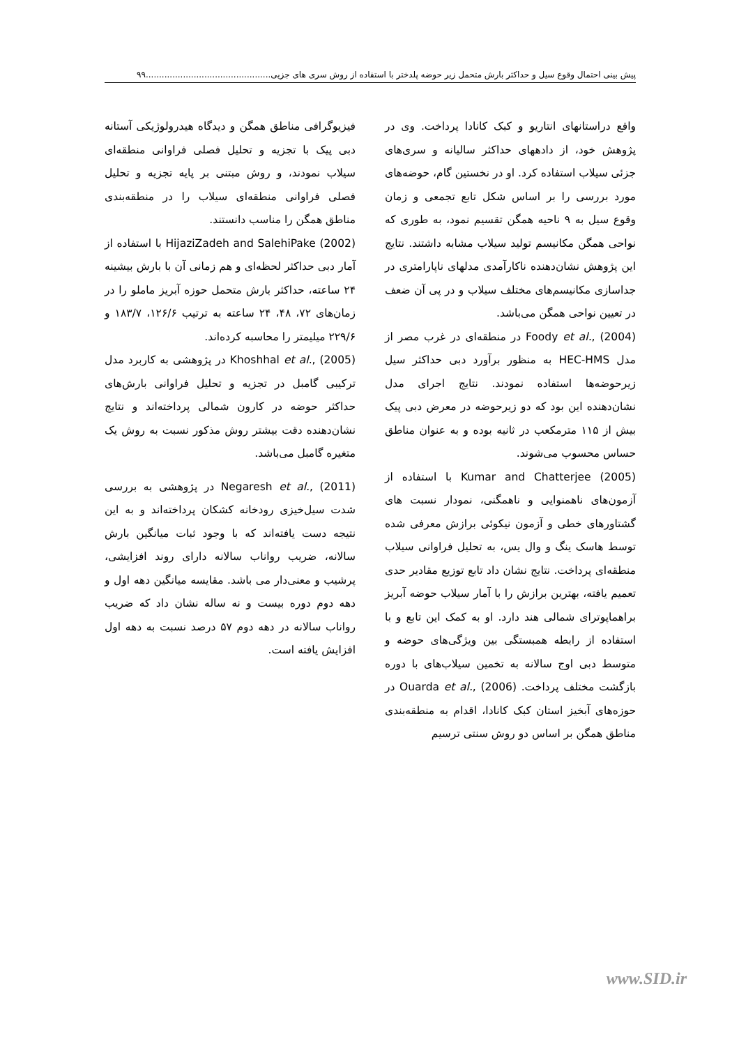پیش بینی احتمال وقوع سیل و حداکثر بارش متحمل زیر حوضه پلدختر با استفاده از روش سری های جزیی...............................................۹۹
واقع دراستانهای انتاریو و کبک کانادا پرداخت. وی در پژوهش خود، از دادههای حداکثر سالیانه و سری‌های جزئی سیلاب استفاده کرد. او در نخستین گام، حوضه‌های مورد بررسی را بر اساس شکل تابع تجمعی و زمان وقوع سیل به ۹ ناحیه همگن تقسیم نمود، به طوری که نواحی همگن مکانیسم تولید سیلاب مشابه داشتند. نتایج این پژوهش نشان‌دهنده ناکارآمدی مدلهای ناپارامتری در جداسازی مکانیسم‌های مختلف سیلاب و در پی آن ضعف در تعیین نواحی همگن می‌باشد.
Foody et al., (2004) در منطقه‌ای در غرب مصر از مدل HEC-HMS به منظور برآورد دبی حداکثر سیل زیرحوضه‌ها استفاده نمودند. نتایج اجرای مدل نشان‌دهنده این بود که دو زیرحوضه در معرض دبی پیک بیش از ۱۱۵ مترمکعب در ثانیه بوده و به عنوان مناطق حساس محسوب می‌شوند.
Kumar and Chatterjee (2005) با استفاده از آزمون‌های ناهمنوایی و ناهمگنی، نمودار نسبت های گشتاورهای خطی و آزمون نیکوئی برازش معرفی شده توسط هاسک ینگ و وال یس، به تحلیل فراوانی سیلاب منطقه‌ای پرداخت. نتایج نشان داد تابع توزیع مقادیر حدی تعمیم یافته، بهترین برازش را با آمار سیلاب حوضه آبریز براهماپوترای شمالی هند دارد. او به کمک این تابع و با استفاده از رابطه همبستگی بین ویژگی‌های حوضه و متوسط دبی اوج سالانه به تخمین سیلاب‌های با دوره بازگشت مختلف پرداخت. Ouarda et al., (2006) در حوزه‌های آبخیز استان کبک کانادا، اقدام به منطقه‌بندی مناطق همگن بر اساس دو روش سنتی ترسیم
فیزیوگرافی مناطق همگن و دیدگاه هیدرولوژیکی آستانه دبی پیک با تجزیه و تحلیل فصلی فراوانی منطقه‌ای سیلاب نمودند، و روش مبتنی بر پایه تجزیه و تحلیل فصلی فراوانی منطقه‌ای سیلاب را در منطقه‌بندی مناطق همگن را مناسب دانستند.
HijaziZadeh and SalehiPake (2002) با استفاده از آمار دبی حداکثر لحظه‌ای و هم زمانی آن با بارش بیشینه ۲۴ ساعته، حداکثر بارش متحمل حوزه آبریز ماملو را در زمان‌های ۷۲، ۴۸، ۲۴ ساعته به ترتیب ۱۲۶/۶، ۱۸۳/۷ و ۲۲۹/۶ میلیمتر را محاسبه کرده‌اند.
Khoshhal et al., (2005) در پژوهشی به کاربرد مدل ترکیبی گامبل در تجزیه و تحلیل فراوانی بارش‌های حداکثر حوضه در کارون شمالی پرداخته‌اند و نتایج نشان‌دهنده دقت بیشتر روش مذکور نسبت به روش یک متغیره گامبل می‌باشد.
Negaresh et al., (2011) در پژوهشی به بررسی شدت سیل‌خیزی رودخانه کشکان پرداخته‌اند و به این نتیجه دست یافته‌اند که با وجود ثبات میانگین بارش سالانه، ضریب رواناب سالانه دارای روند افزایشی، پرشیب و معنی‌دار می باشد. مقایسه میانگین دهه اول و دهه دوم دوره بیست و نه ساله نشان داد که ضریب رواناب سالانه در دهه دوم ۵۷ درصد نسبت به دهه اول افزایش یافته است.
www.SID.ir